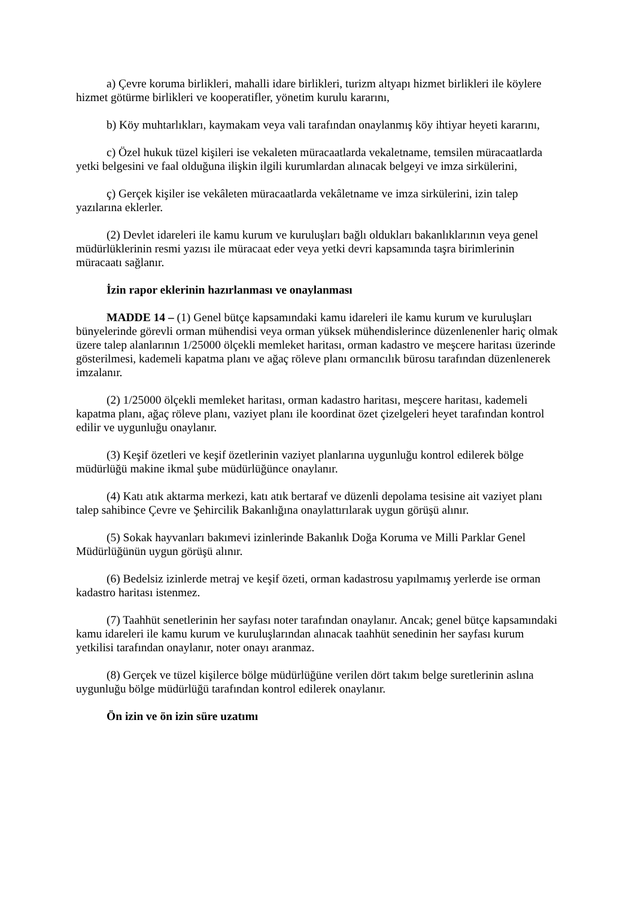a) Çevre koruma birlikleri, mahalli idare birlikleri, turizm altyapı hizmet birlikleri ile köylere hizmet götürme birlikleri ve kooperatifler, yönetim kurulu kararını,
b) Köy muhtarlıkları, kaymakam veya vali tarafından onaylanmış köy ihtiyar heyeti kararını,
c) Özel hukuk tüzel kişileri ise vekaleten müracaatlarda vekaletname, temsilen müracaatlarda yetki belgesini ve faal olduğuna ilişkin ilgili kurumlardan alınacak belgeyi ve imza sirkülerini,
ç) Gerçek kişiler ise vekâleten müracaatlarda vekâletname ve imza sirkülerini, izin talep yazılarına eklerler.
(2) Devlet idareleri ile kamu kurum ve kuruluşları bağlı oldukları bakanlıklarının veya genel müdürlüklerinin resmi yazısı ile müracaat eder veya yetki devri kapsamında taşra birimlerinin müracaatı sağlanır.
İzin rapor eklerinin hazırlanması ve onaylanması
MADDE 14 – (1) Genel bütçe kapsamındaki kamu idareleri ile kamu kurum ve kuruluşları bünyelerinde görevli orman mühendisi veya orman yüksek mühendislerince düzenlenenler hariç olmak üzere talep alanlarının 1/25000 ölçekli memleket haritası, orman kadastro ve meşcere haritası üzerinde gösterilmesi, kademeli kapatma planı ve ağaç röleve planı ormancılık bürosu tarafından düzenlenerek imzalanır.
(2) 1/25000 ölçekli memleket haritası, orman kadastro haritası, meşcere haritası, kademeli kapatma planı, ağaç röleve planı, vaziyet planı ile koordinat özet çizelgeleri heyet tarafından kontrol edilir ve uygunluğu onaylanır.
(3) Keşif özetleri ve keşif özetlerinin vaziyet planlarına uygunluğu kontrol edilerek bölge müdürlüğü makine ikmal şube müdürlüğünce onaylanır.
(4) Katı atık aktarma merkezi, katı atık bertaraf ve düzenli depolama tesisine ait vaziyet planı talep sahibince Çevre ve Şehircilik Bakanlığına onaylattırılarak uygun görüşü alınır.
(5) Sokak hayvanları bakımevi izinlerinde Bakanlık Doğa Koruma ve Milli Parklar Genel Müdürlüğünün uygun görüşü alınır.
(6) Bedelsiz izinlerde metraj ve keşif özeti, orman kadastrosu yapılmamış yerlerde ise orman kadastro haritası istenmez.
(7) Taahhüt senetlerinin her sayfası noter tarafından onaylanır. Ancak; genel bütçe kapsamındaki kamu idareleri ile kamu kurum ve kuruluşlarından alınacak taahhüt senedinin her sayfası kurum yetkilisi tarafından onaylanır, noter onayı aranmaz.
(8) Gerçek ve tüzel kişilerce bölge müdürlüğüne verilen dört takım belge suretlerinin aslına uygunluğu bölge müdürlüğü tarafından kontrol edilerek onaylanır.
Ön izin ve ön izin süre uzatımı